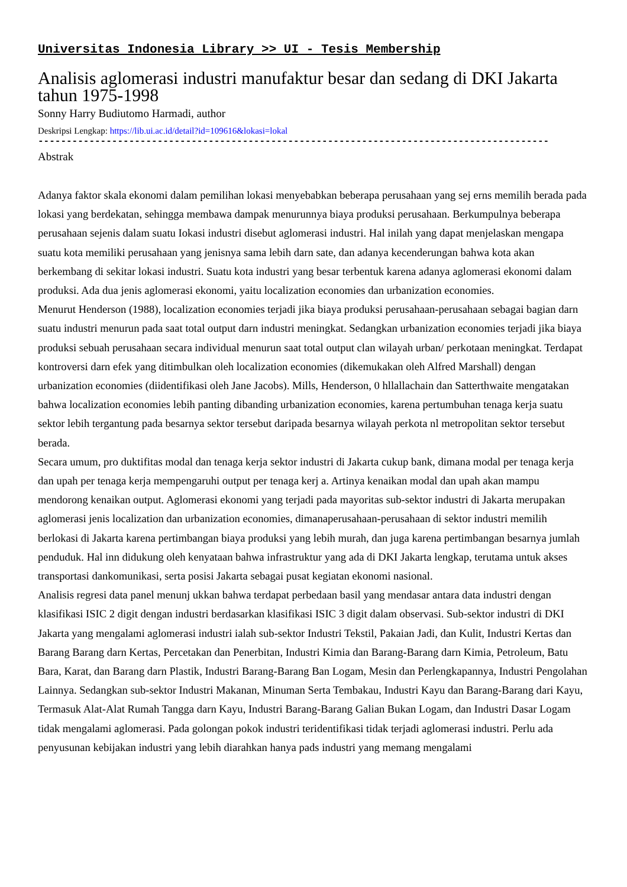Universitas Indonesia Library >> UI - Tesis Membership
Analisis aglomerasi industri manufaktur besar dan sedang di DKI Jakarta tahun 1975-1998
Sonny Harry Budiutomo Harmadi, author
Deskripsi Lengkap: https://lib.ui.ac.id/detail?id=109616&lokasi=lokal
------------------------------------------------------------------------------------------
Abstrak
Adanya faktor skala ekonomi dalam pemilihan lokasi menyebabkan beberapa perusahaan yang sej erns memilih berada pada lokasi yang berdekatan, sehingga membawa dampak menurunnya biaya produksi perusahaan. Berkumpulnya beberapa perusahaan sejenis dalam suatu Iokasi industri disebut aglomerasi industri. Hal inilah yang dapat menjelaskan mengapa suatu kota memiliki perusahaan yang jenisnya sama lebih darn sate, dan adanya kecenderungan bahwa kota akan berkembang di sekitar lokasi industri. Suatu kota industri yang besar terbentuk karena adanya aglomerasi ekonomi dalam produksi. Ada dua jenis aglomerasi ekonomi, yaitu localization economies dan urbanization economies.
Menurut Henderson (1988), localization economies terjadi jika biaya produksi perusahaan-perusahaan sebagai bagian darn suatu industri menurun pada saat total output darn industri meningkat. Sedangkan urbanization economies terjadi jika biaya produksi sebuah perusahaan secara individual menurun saat total output clan wilayah urban/ perkotaan meningkat. Terdapat kontroversi darn efek yang ditimbulkan oleh localization economies (dikemukakan oleh Alfred Marshall) dengan urbanization economies (diidentifikasi oleh Jane Jacobs). Mills, Henderson, 0 hllallachain dan Satterthwaite mengatakan bahwa localization economies lebih panting dibanding urbanization economies, karena pertumbuhan tenaga kerja suatu sektor lebih tergantung pada besarnya sektor tersebut daripada besarnya wilayah perkota nl metropolitan sektor tersebut berada.
Secara umum, pro duktifitas modal dan tenaga kerja sektor industri di Jakarta cukup bank, dimana modal per tenaga kerja dan upah per tenaga kerja mempengaruhi output per tenaga kerj a. Artinya kenaikan modal dan upah akan mampu mendorong kenaikan output. Aglomerasi ekonomi yang terjadi pada mayoritas sub-sektor industri di Jakarta merupakan aglomerasi jenis localization dan urbanization economies, dimanaperusahaan-perusahaan di sektor industri memilih berlokasi di Jakarta karena pertimbangan biaya produksi yang lebih murah, dan juga karena pertimbangan besarnya jumlah penduduk. Hal inn didukung oleh kenyataan bahwa infrastruktur yang ada di DKI Jakarta lengkap, terutama untuk akses transportasi dankomunikasi, serta posisi Jakarta sebagai pusat kegiatan ekonomi nasional.
Analisis regresi data panel menunj ukkan bahwa terdapat perbedaan basil yang mendasar antara data industri dengan klasifikasi ISIC 2 digit dengan industri berdasarkan klasifikasi ISIC 3 digit dalam observasi. Sub-sektor industri di DKI Jakarta yang mengalami aglomerasi industri ialah sub-sektor Industri Tekstil, Pakaian Jadi, dan Kulit, Industri Kertas dan Barang Barang darn Kertas, Percetakan dan Penerbitan, Industri Kimia dan Barang-Barang darn Kimia, Petroleum, Batu Bara, Karat, dan Barang darn Plastik, Industri Barang-Barang Ban Logam, Mesin dan Perlengkapannya, Industri Pengolahan Lainnya. Sedangkan sub-sektor Industri Makanan, Minuman Serta Tembakau, Industri Kayu dan Barang-Barang dari Kayu, Termasuk Alat-Alat Rumah Tangga darn Kayu, Industri Barang-Barang Galian Bukan Logam, dan Industri Dasar Logam tidak mengalami aglomerasi. Pada golongan pokok industri teridentifikasi tidak terjadi aglomerasi industri. Perlu ada penyusunan kebijakan industri yang lebih diarahkan hanya pads industri yang memang mengalami